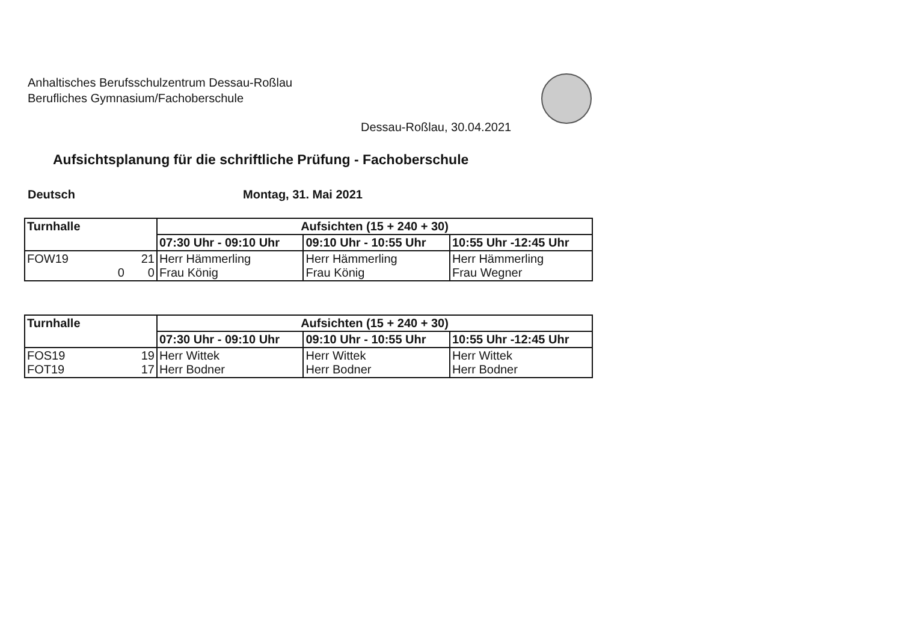Anhaltisches Berufsschulzentrum Dessau-Roßlau
Berufliches Gymnasium/Fachoberschule
Dessau-Roßlau, 30.04.2021
Aufsichtsplanung für die schriftliche Prüfung - Fachoberschule
Deutsch Montag, 31. Mai 2021
| Turnhalle | Aufsichten (15 + 240 + 30) | | |
| --- | --- | --- | --- |
| | 07:30 Uhr - 09:10 Uhr | 09:10 Uhr - 10:55 Uhr | 10:55 Uhr -12:45 Uhr |
| FOW19 21 0 0 | Herr Hämmerling Frau König | Herr Hämmerling Frau König | Herr Hämmerling Frau Wegner |
| Turnhalle | Aufsichten (15 + 240 + 30) | | |
| --- | --- | --- | --- |
| | 07:30 Uhr - 09:10 Uhr | 09:10 Uhr - 10:55 Uhr | 10:55 Uhr -12:45 Uhr |
| FOS19 19 FOT19 17 | Herr Wittek Herr Bodner | Herr Wittek Herr Bodner | Herr Wittek Herr Bodner |